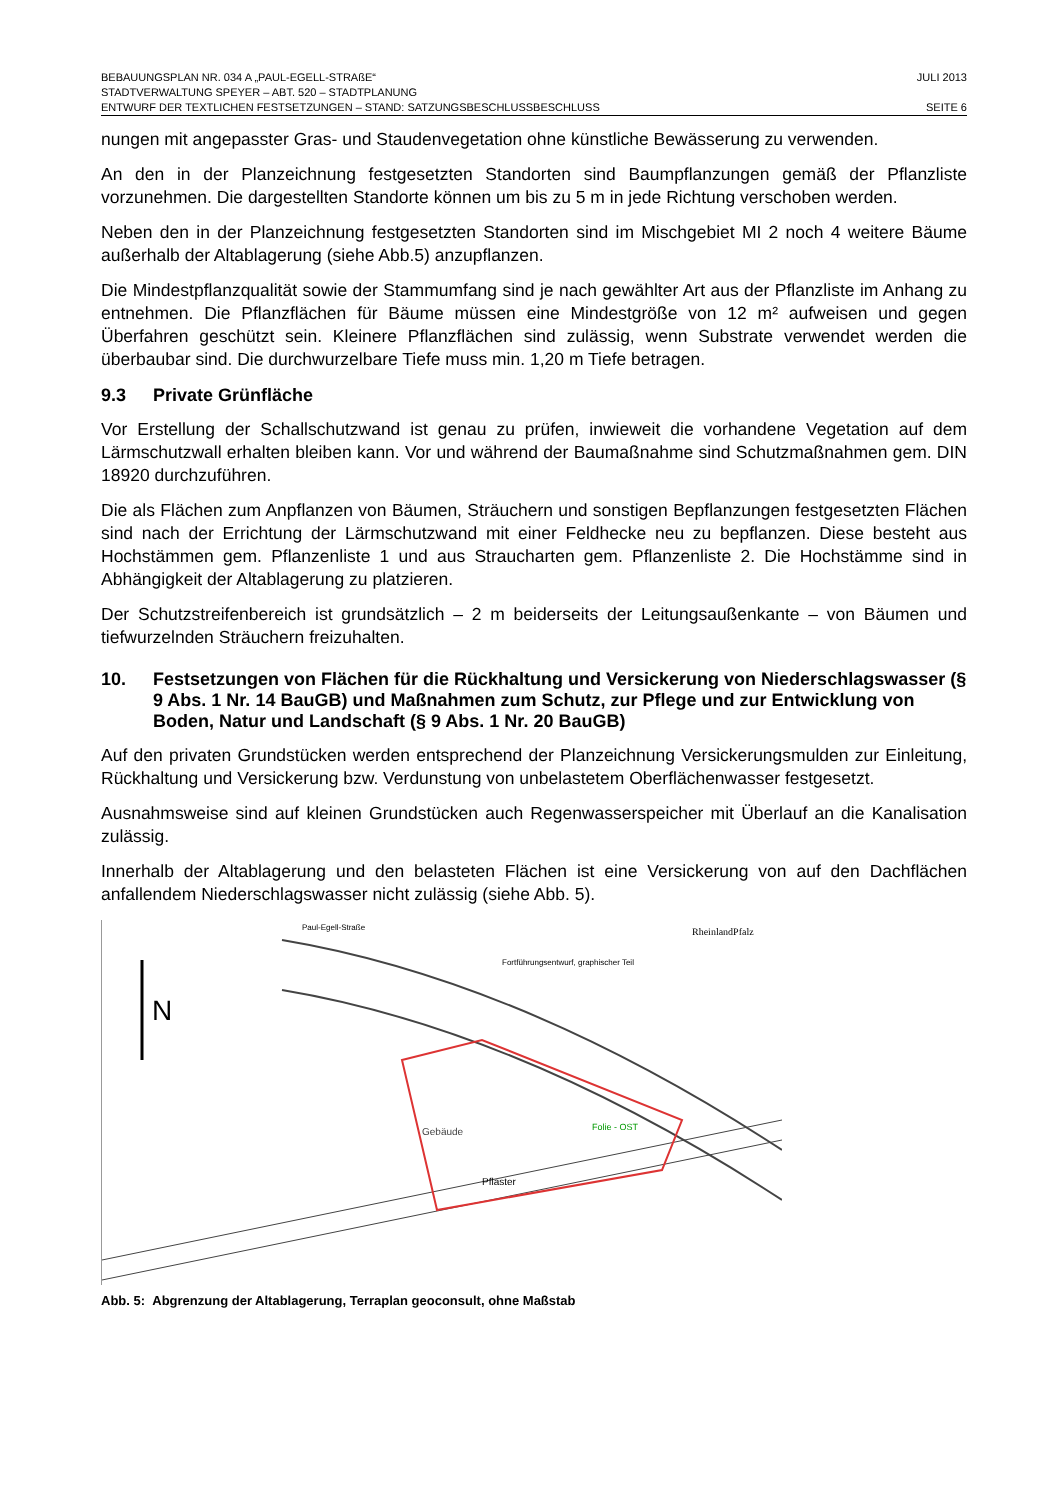BEBAUUNGSPLAN NR. 034 A „PAUL-EGELL-STRAßE“JULI 2013
STADTVERWALTUNG SPEYER – ABT. 520 – STADTPLANUNG
ENTWURF DER TEXTLICHEN FESTSETZUNGEN – STAND: SATZUNGSBESCHLUSSBESCHLUSS SEITE 6
nungen mit angepasster Gras- und Staudenvegetation ohne künstliche Bewässerung zu verwenden.
An den in der Planzeichnung festgesetzten Standorten sind Baumpflanzungen gemäß der Pflanzliste vorzunehmen. Die dargestellten Standorte können um bis zu 5 m in jede Richtung verschoben werden.
Neben den in der Planzeichnung festgesetzten Standorten sind im Mischgebiet MI 2 noch 4 weitere Bäume außerhalb der Altablagerung (siehe Abb.5) anzupflanzen.
Die Mindestpflanzqualität sowie der Stammumfang sind je nach gewählter Art aus der Pflanzliste im Anhang zu entnehmen. Die Pflanzflächen für Bäume müssen eine Mindestgröße von 12 m² aufweisen und gegen Überfahren geschützt sein. Kleinere Pflanzflächen sind zulässig, wenn Substrate verwendet werden die überbaubar sind. Die durchwurzelbare Tiefe muss min. 1,20 m Tiefe betragen.
9.3 Private Grünfläche
Vor Erstellung der Schallschutzwand ist genau zu prüfen, inwieweit die vorhandene Vegetation auf dem Lärmschutzwall erhalten bleiben kann. Vor und während der Baumaßnahme sind Schutzmaßnahmen gem. DIN 18920 durchzuführen.
Die als Flächen zum Anpflanzen von Bäumen, Sträuchern und sonstigen Bepflanzungen festgesetzten Flächen sind nach der Errichtung der Lärmschutzwand mit einer Feldhecke neu zu bepflanzen. Diese besteht aus Hochstämmen gem. Pflanzenliste 1 und aus Straucharten gem. Pflanzenliste 2. Die Hochstämme sind in Abhängigkeit der Altablagerung zu platzieren.
Der Schutzstreifenbereich ist grundsätzlich – 2 m beiderseits der Leitungsaußenkante – von Bäumen und tiefwurzelnden Sträuchern freizuhalten.
10. Festsetzungen von Flächen für die Rückhaltung und Versickerung von Niederschlagswasser (§ 9 Abs. 1 Nr. 14 BauGB) und Maßnahmen zum Schutz, zur Pflege und zur Entwicklung von Boden, Natur und Landschaft (§ 9 Abs. 1 Nr. 20 BauGB)
Auf den privaten Grundstücken werden entsprechend der Planzeichnung Versickerungsmulden zur Einleitung, Rückhaltung und Versickerung bzw. Verdunstung von unbelastetem Oberflächenwasser festgesetzt.
Ausnahmsweise sind auf kleinen Grundstücken auch Regenwasserspeicher mit Überlauf an die Kanalisation zulässig.
Innerhalb der Altablagerung und den belasteten Flächen ist eine Versickerung von auf den Dachflächen anfallendem Niederschlagswasser nicht zulässig (siehe Abb. 5).
N
Fortführungsentwurf, graphischer Teil
RheinlandPfalz
Gebäude
Folie - OST
Pflaster
Paul-Egell-Straße
Abb. 5: Abgrenzung der Altablagerung, Terraplan geoconsult, ohne Maßstab